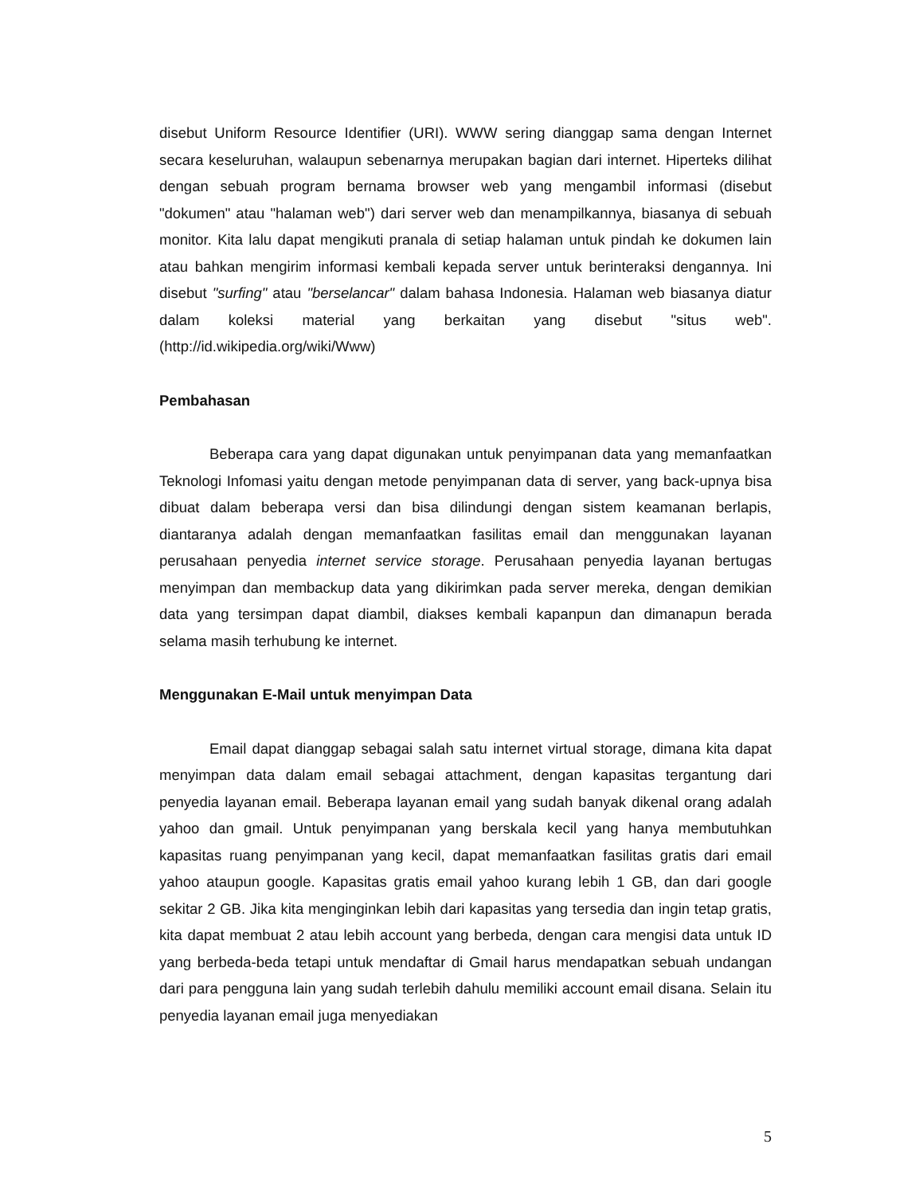disebut Uniform Resource Identifier (URI). WWW sering dianggap sama dengan Internet secara keseluruhan, walaupun sebenarnya merupakan bagian dari internet. Hiperteks dilihat dengan sebuah program bernama browser web yang mengambil informasi (disebut "dokumen" atau "halaman web") dari server web dan menampilkannya, biasanya di sebuah monitor. Kita lalu dapat mengikuti pranala di setiap halaman untuk pindah ke dokumen lain atau bahkan mengirim informasi kembali kepada server untuk berinteraksi dengannya. Ini disebut "surfing" atau "berselancar" dalam bahasa Indonesia. Halaman web biasanya diatur dalam koleksi material yang berkaitan yang disebut "situs web". (http://id.wikipedia.org/wiki/Www)
Pembahasan
Beberapa cara yang dapat digunakan untuk penyimpanan data yang memanfaatkan Teknologi Infomasi yaitu dengan metode penyimpanan data di server, yang back-upnya bisa dibuat dalam beberapa versi dan bisa dilindungi dengan sistem keamanan berlapis, diantaranya adalah dengan memanfaatkan fasilitas email dan menggunakan layanan perusahaan penyedia internet service storage. Perusahaan penyedia layanan bertugas menyimpan dan membackup data yang dikirimkan pada server mereka, dengan demikian data yang tersimpan dapat diambil, diakses kembali kapanpun dan dimanapun berada selama masih terhubung ke internet.
Menggunakan E-Mail untuk menyimpan Data
Email dapat dianggap sebagai salah satu internet virtual storage, dimana kita dapat menyimpan data dalam email sebagai attachment, dengan kapasitas tergantung dari penyedia layanan email. Beberapa layanan email yang sudah banyak dikenal orang adalah yahoo dan gmail. Untuk penyimpanan yang berskala kecil yang hanya membutuhkan kapasitas ruang penyimpanan yang kecil, dapat memanfaatkan fasilitas gratis dari email yahoo ataupun google. Kapasitas gratis email yahoo kurang lebih 1 GB, dan dari google sekitar 2 GB. Jika kita menginginkan lebih dari kapasitas yang tersedia dan ingin tetap gratis, kita dapat membuat 2 atau lebih account yang berbeda, dengan cara mengisi data untuk ID yang berbeda-beda tetapi untuk mendaftar di Gmail harus mendapatkan sebuah undangan dari para pengguna lain yang sudah terlebih dahulu memiliki account email disana. Selain itu penyedia layanan email juga menyediakan
5